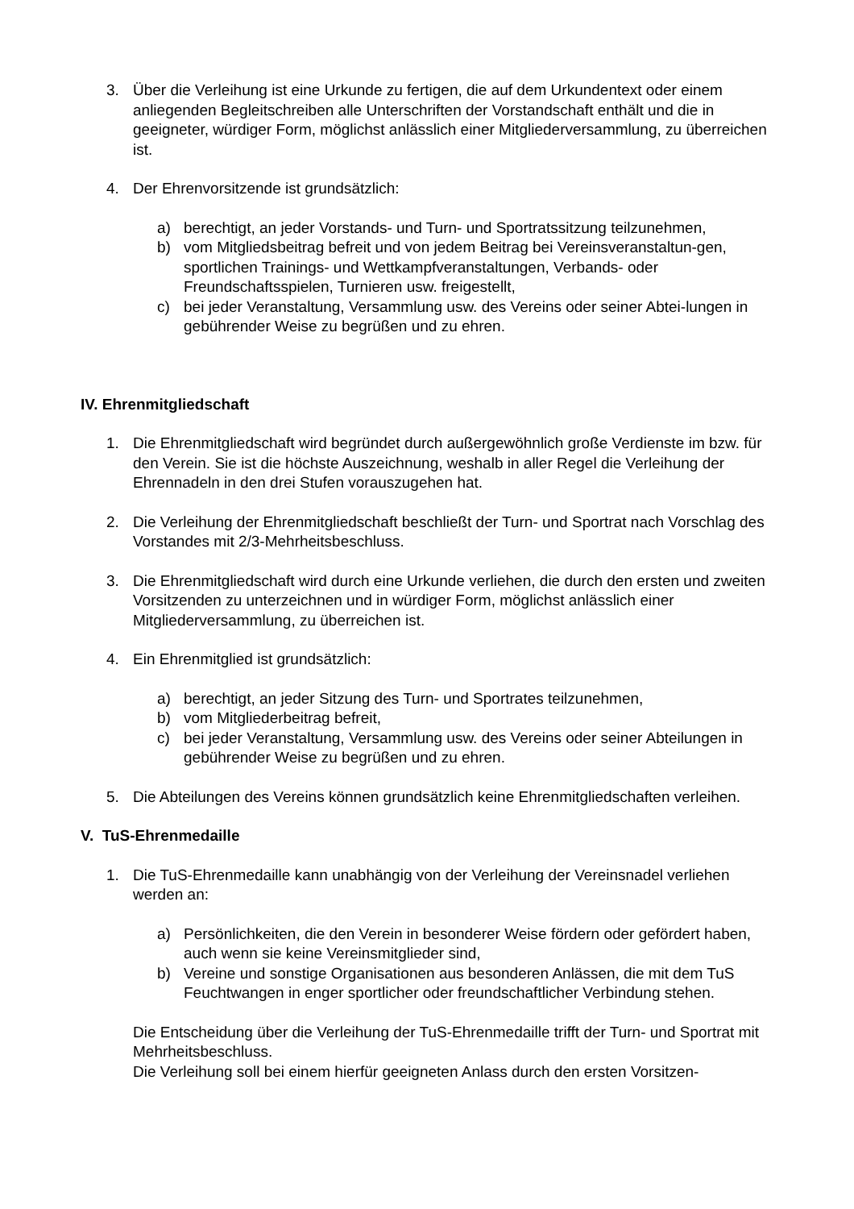3. Über die Verleihung ist eine Urkunde zu fertigen, die auf dem Urkundentext oder einem anliegenden Begleitschreiben alle Unterschriften der Vorstandschaft enthält und die in geeigneter, würdiger Form, möglichst anlässlich einer Mitgliederversammlung, zu überreichen ist.
4. Der Ehrenvorsitzende ist grundsätzlich:
a) berechtigt, an jeder Vorstands- und Turn- und Sportratssitzung teilzunehmen,
b) vom Mitgliedsbeitrag befreit und von jedem Beitrag bei Vereinsveranstaltun-gen, sportlichen Trainings- und Wettkampfveranstaltungen, Verbands- oder Freundschaftsspielen, Turnieren usw. freigestellt,
c) bei jeder Veranstaltung, Versammlung usw. des Vereins oder seiner Abtei-lungen in gebührender Weise zu begrüßen und zu ehren.
IV. Ehrenmitgliedschaft
1. Die Ehrenmitgliedschaft wird begründet durch außergewöhnlich große Verdienste im bzw. für den Verein. Sie ist die höchste Auszeichnung, weshalb in aller Regel die Verleihung der Ehrennadeln in den drei Stufen vorauszugehen hat.
2. Die Verleihung der Ehrenmitgliedschaft beschließt der Turn- und Sportrat nach Vorschlag des Vorstandes mit 2/3-Mehrheitsbeschluss.
3. Die Ehrenmitgliedschaft wird durch eine Urkunde verliehen, die durch den ersten und zweiten Vorsitzenden zu unterzeichnen und in würdiger Form, möglichst anlässlich einer Mitgliederversammlung, zu überreichen ist.
4. Ein Ehrenmitglied ist grundsätzlich:
a) berechtigt, an jeder Sitzung des Turn- und Sportrates teilzunehmen,
b) vom Mitgliederbeitrag befreit,
c) bei jeder Veranstaltung, Versammlung usw. des Vereins oder seiner Abteilungen in gebührender Weise zu begrüßen und zu ehren.
5. Die Abteilungen des Vereins können grundsätzlich keine Ehrenmitgliedschaften verleihen.
V. TuS-Ehrenmedaille
1. Die TuS-Ehrenmedaille kann unabhängig von der Verleihung der Vereinsnadel verliehen werden an:
a) Persönlichkeiten, die den Verein in besonderer Weise fördern oder gefördert haben, auch wenn sie keine Vereinsmitglieder sind,
b) Vereine und sonstige Organisationen aus besonderen Anlässen, die mit dem TuS Feuchtwangen in enger sportlicher oder freundschaftlicher Verbindung stehen.
Die Entscheidung über die Verleihung der TuS-Ehrenmedaille trifft der Turn- und Sportrat mit Mehrheitsbeschluss.
Die Verleihung soll bei einem hierfür geeigneten Anlass durch den ersten Vorsitzen-